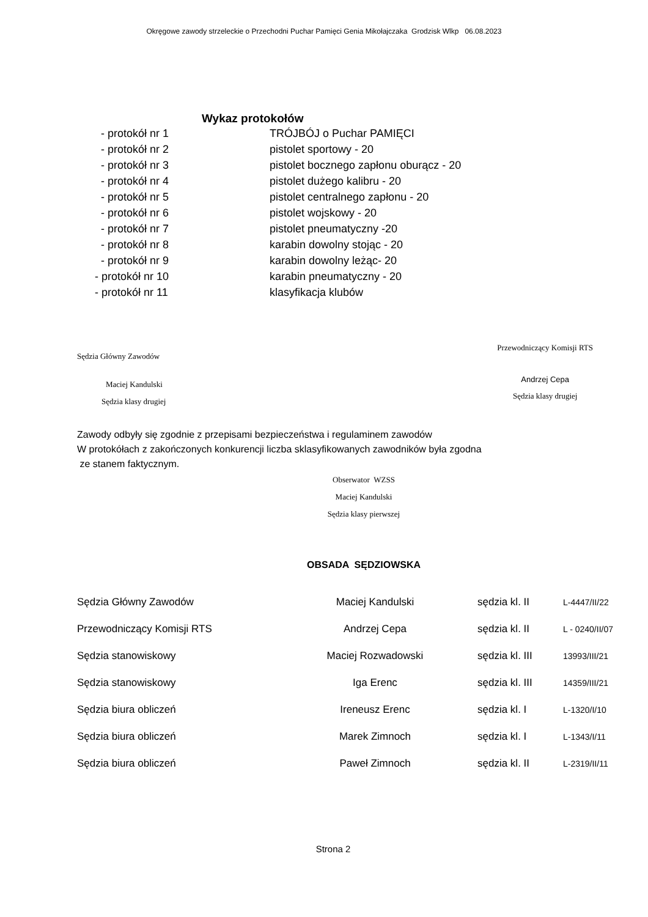Okręgowe zawody strzeleckie o Przechodni Puchar Pamięci Genia Mikołajczaka Grodzisk Wlkp 06.08.2023
Wykaz protokołów
| - protokół nr 1 | TRÓJBÓJ o Puchar PAMIĘCI |
| - protokół nr 2 | pistolet sportowy - 20 |
| - protokół nr 3 | pistolet bocznego zapłonu oburącz - 20 |
| - protokół nr 4 | pistolet dużego kalibru - 20 |
| - protokół nr 5 | pistolet centralnego zapłonu - 20 |
| - protokół nr 6 | pistolet wojskowy - 20 |
| - protokół nr 7 | pistolet pneumatyczny -20 |
| - protokół nr 8 | karabin dowolny stojąc - 20 |
| - protokół nr 9 | karabin dowolny leżąc- 20 |
| - protokół nr 10 | karabin pneumatyczny - 20 |
| - protokół nr 11 | klasyfikacja klubów |
Sędzia Główny Zawodów
Maciej Kandulski
Sędzia klasy drugiej
Przewodniczący Komisji RTS
Andrzej Cepa
Sędzia klasy drugiej
Zawody odbyły się zgodnie z przepisami bezpieczeństwa i regulaminem zawodów
W protokółach z zakończonych konkurencji liczba sklasyfikowanych zawodników była zgodna
ze stanem faktycznym.
Obserwator WZSS
Maciej Kandulski
Sędzia klasy pierwszej
OBSADA SĘDZIOWSKA
| Sędzia Główny Zawodów | Maciej Kandulski | sędzia kl. II | L-4447/II/22 |
| Przewodniczący Komisji RTS | Andrzej Cepa | sędzia kl. II | L - 0240/II/07 |
| Sędzia stanowiskowy | Maciej Rozwadowski | sędzia kl. III | 13993/III/21 |
| Sędzia stanowiskowy | Iga Erenc | sędzia kl. III | 14359/III/21 |
| Sędzia biura obliczeń | Ireneusz Erenc | sędzia kl. I | L-1320/I/10 |
| Sędzia biura obliczeń | Marek Zimnoch | sędzia kl. I | L-1343/I/11 |
| Sędzia biura obliczeń | Paweł Zimnoch | sędzia kl. II | L-2319/II/11 |
Strona 2